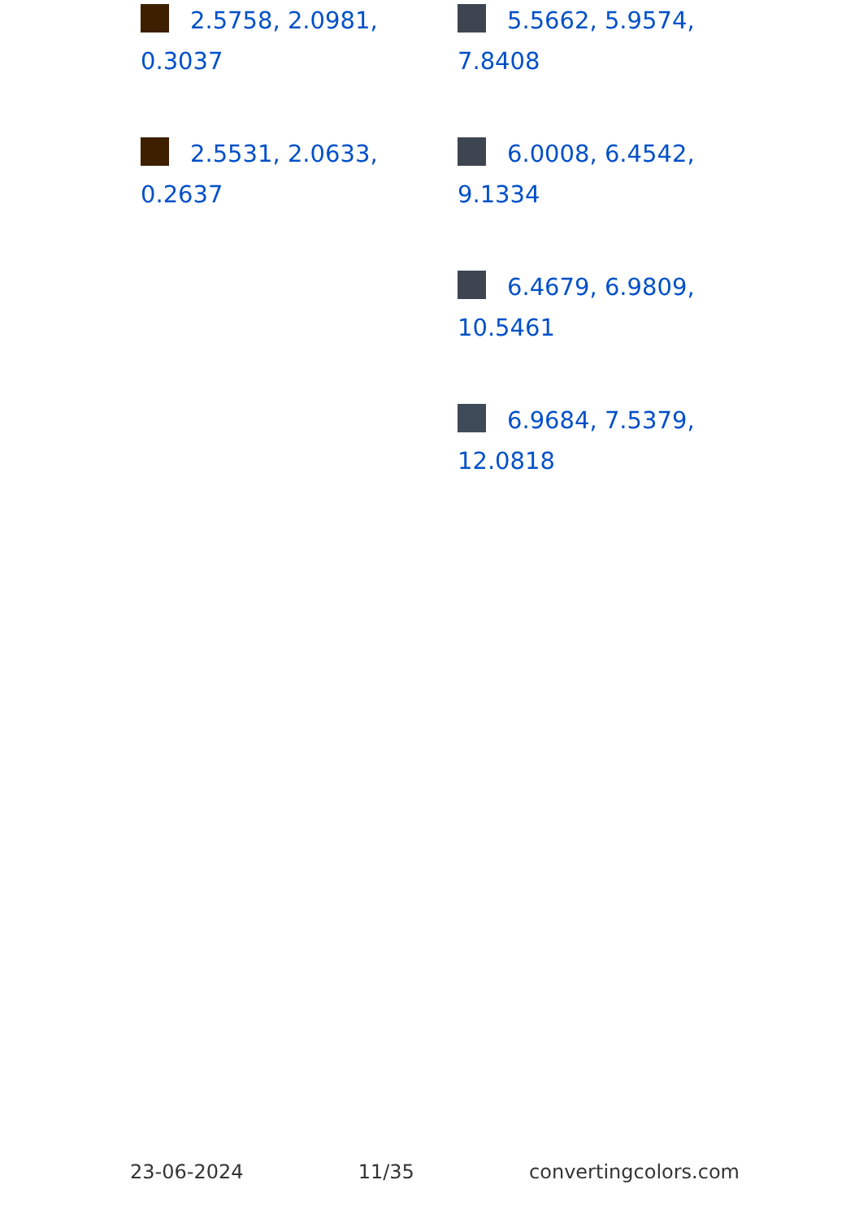2.5758, 2.0981, 0.3037
2.5531, 2.0633, 0.2637
5.5662, 5.9574, 7.8408
6.0008, 6.4542, 9.1334
6.4679, 6.9809, 10.5461
6.9684, 7.5379, 12.0818
23-06-2024 11/35 convertingcolors.com